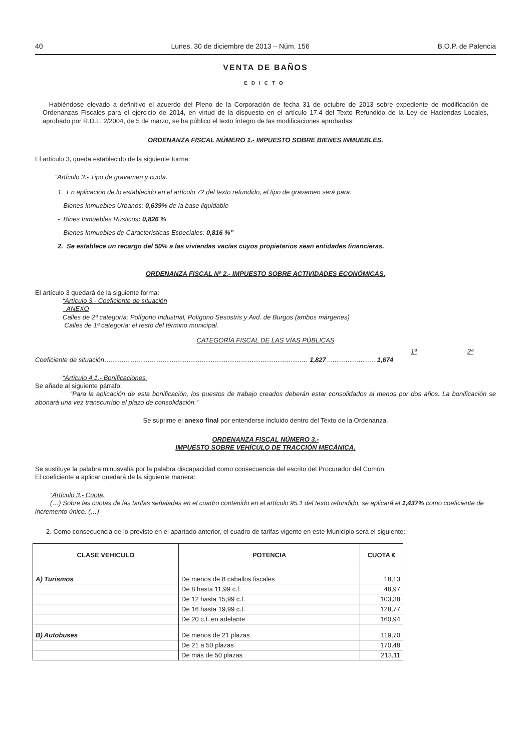40 Lunes, 30 de diciembre de 2013 – Núm. 156 B.O.P. de Palencia
VENTA DE BAÑOS
EDICTO
Habiéndose elevado a definitivo el acuerdo del Pleno de la Corporación de fecha 31 de octubre de 2013 sobre expediente de modificación de Ordenanzas Fiscales para el ejercicio de 2014, en virtud de la dispuesto en el artículo 17.4 del Texto Refundido de la Ley de Haciendas Locales, aprobado por R.D.L. 2/2004, de 5 de marzo, se ha público el texto íntegro de las modificaciones aprobadas:
ORDENANZA FISCAL NÚMERO 1.- IMPUESTO SOBRE BIENES INMUEBLES.
El artículo 3, queda establecido de la siguiente forma:
“Artículo 3.- Tipo de gravamen y cuota.
1. En aplicación de lo establecido en el artículo 72 del texto refundido, el tipo de gravamen será para:
- Bienes Inmuebles Urbanos: 0,639% de la base liquidable
- Bines Inmuebles Rústicos: 0,826 %
- Bienes Inmuebles de Características Especiales: 0,816 %”
2. Se establece un recargo del 50% a las viviendas vacías cuyos propietarios sean entidades financieras.
ORDENANZA FISCAL Nº 2.- IMPUESTO SOBRE ACTIVIDADES ECONÓMICAS.
El artículo 3 quedará de la siguiente forma:
“Artículo 3.- Coeficiente de situación
ANEXO
Calles de 2ª categoría: Polígono Industrial, Polígono Sesostris y Avd. de Burgos (ambos márgenes)
Calles de 1ª categoría: el resto del término municipal.
CATEGORÍA FISCAL DE LAS VÍAS PÚBLICAS
1ª 2ª
Coeficiente de situación…………………………………………………………………………………. 1,827………………….. 1,674
“Artículo 4.1.- Bonificaciones.
Se añade al siguiente párrafo:
“Para la aplicación de esta bonificación, los puestos de trabajo creados deberán estar consolidados al menos por dos años. La bonificación se abonará una vez transcurrido el plazo de consolidación.”
Se suprime el anexo final por entenderse incluido dentro del Texto de la Ordenanza.
ORDENANZA FISCAL NÚMERO 3.-
IMPUESTO SOBRE VEHÍCULO DE TRACCIÓN MECÁNICA.
Se sustituye la palabra minusvalía por la palabra discapacidad como consecuencia del escrito del Procurador del Común.
El coeficiente a aplicar quedará de la siguiente manera:
“Artículo 3.- Cuota.
(…) Sobre las cuotas de las tarifas señaladas en el cuadro contenido en el artículo 95.1 del texto refundido, se aplicará el 1,437% como coeficiente de incremento único. (…)
2. Como consecuencia de lo previsto en el apartado anterior, el cuadro de tarifas vigente en este Municipio será el siguiente:
| CLASE VEHICULO | POTENCIA | CUOTA € |
| --- | --- | --- |
| A) Turismos | De menos de 8 caballos fiscales | 18,13 |
| | De 8 hasta 11,99 c.f. | 48,97 |
| | De 12 hasta 15,99 c.f. | 103,38 |
| | De 16 hasta 19,99 c.f. | 128,77 |
| | De 20 c.f. en adelante | 160,94 |
| B) Autobuses | De menos de 21 plazas | 119,70 |
| | De 21 a 50 plazas | 170,48 |
| | De más de 50 plazas | 213,11 |